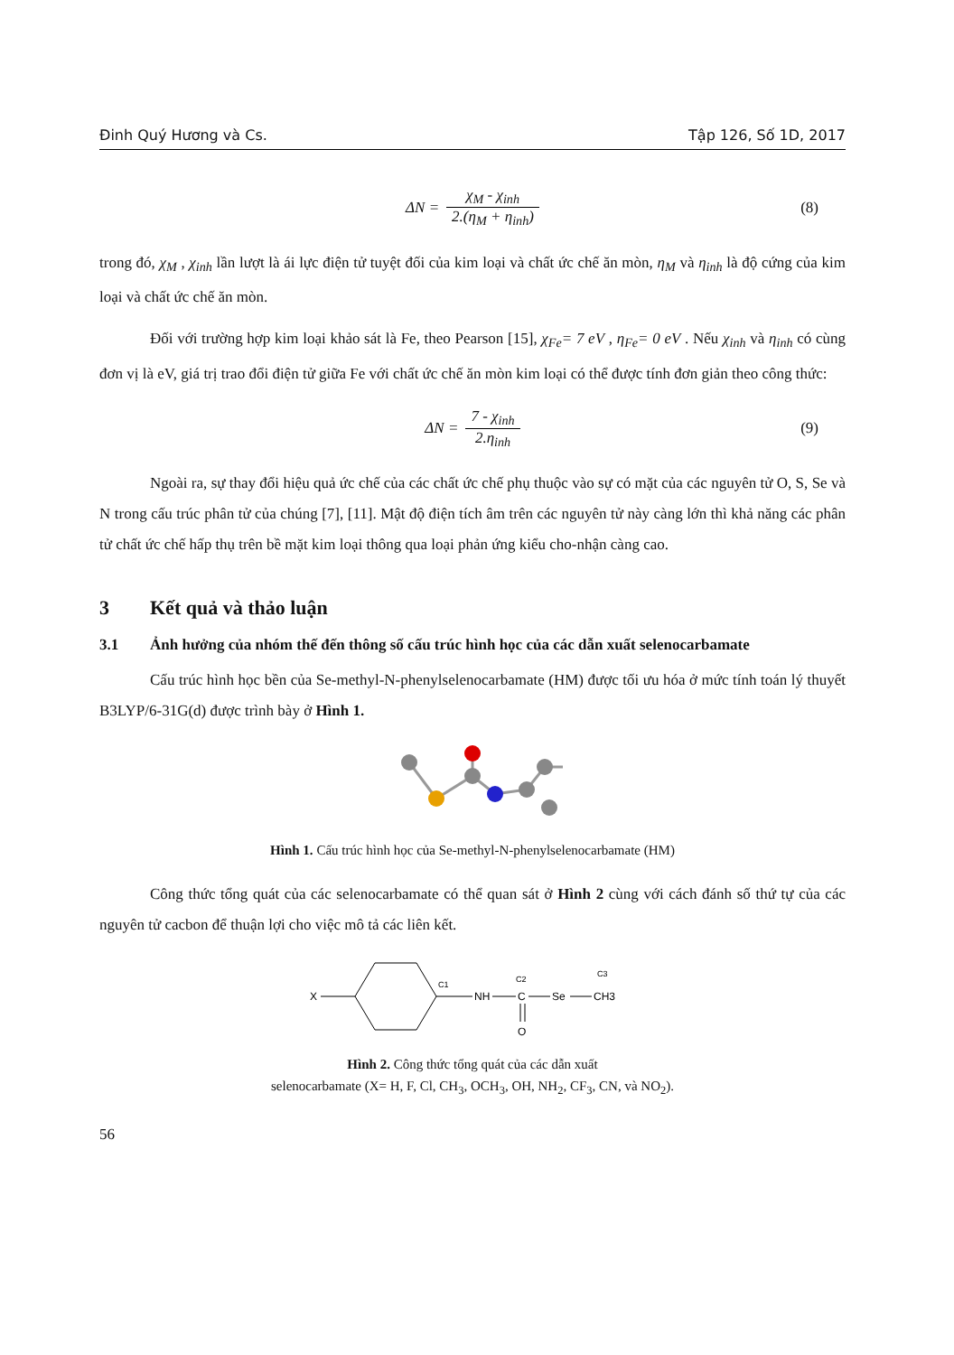Đinh Quý Hương và Cs. Tập 126, Số 1D, 2017
ΔN = χ<sub>M</sub> - χ<sub>inh</sub> 2.(η<sub>M</sub> + η<sub>inh</sub>) (8)
trong đó, χ<sub>M</sub> , χ<sub>inh</sub> lần lượt là ái lực điện tử tuyệt đối của kim loại và chất ức chế ăn mòn, η<sub>M</sub> và η<sub>inh</sub> là độ cứng của kim loại và chất ức chế ăn mòn.
Đối với trường hợp kim loại khảo sát là Fe, theo Pearson [15], χ<sub>Fe</sub>= 7 eV , η<sub>Fe</sub>= 0 eV . Nếu χ<sub>inh</sub> và η<sub>inh</sub> có cùng đơn vị là eV, giá trị trao đổi điện tử giữa Fe với chất ức chế ăn mòn kim loại có thể được tính đơn giản theo công thức:
ΔN = 7 - χ<sub>inh</sub> 2.η<sub>inh</sub> (9)
Ngoài ra, sự thay đổi hiệu quả ức chế của các chất ức chế phụ thuộc vào sự có mặt của các nguyên tử O, S, Se và N trong cấu trúc phân tử của chúng [7], [11]. Mật độ điện tích âm trên các nguyên tử này càng lớn thì khả năng các phân tử chất ức chế hấp thụ trên bề mặt kim loại thông qua loại phản ứng kiểu cho-nhận càng cao.
3 Kết quả và thảo luận
3.1 Ảnh hưởng của nhóm thế đến thông số cấu trúc hình học của các dẫn xuất selenocarbamate
Cấu trúc hình học bền của Se-methyl-N-phenylselenocarbamate (HM) được tối ưu hóa ở mức tính toán lý thuyết B3LYP/6-31G(d) được trình bày ở Hình 1.
Hình 1. Cấu trúc hình học của Se-methyl-N-phenylselenocarbamate (HM)
Công thức tổng quát của các selenocarbamate có thể quan sát ở Hình 2 cùng với cách đánh số thứ tự của các nguyên tử cacbon để thuận lợi cho việc mô tả các liên kết.
X
C1
NH
C2
C
Se
C3
CH3
O
Hình 2. Công thức tổng quát của các dẫn xuất
selenocarbamate (X= H, F, Cl, CH<sub>3</sub>, OCH<sub>3</sub>, OH, NH<sub>2</sub>, CF<sub>3</sub>, CN, và NO<sub>2</sub>).
56